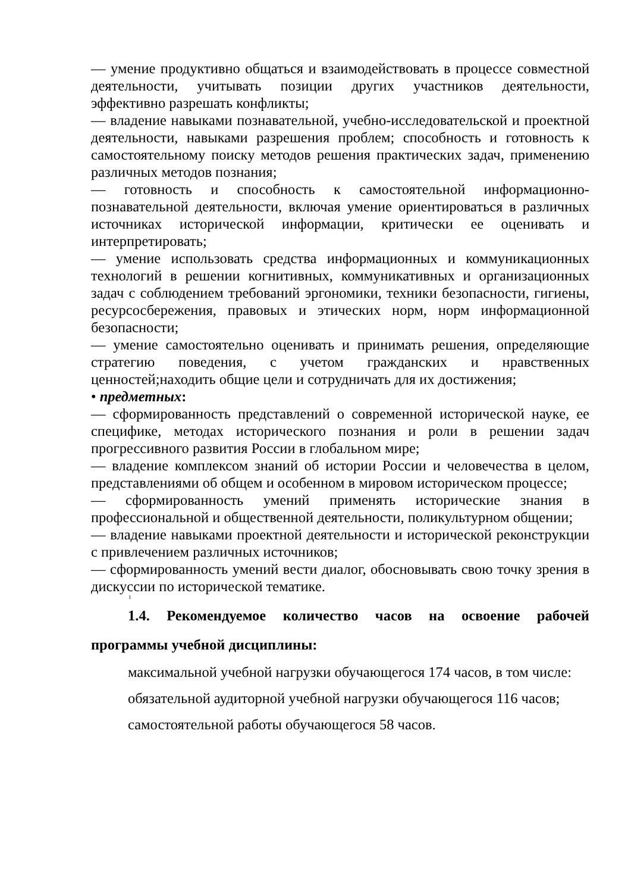— умение продуктивно общаться и взаимодействовать в процессе совместной деятельности, учитывать позиции других участников деятельности, эффективно разрешать конфликты;
— владение навыками познавательной, учебно-исследовательской и проектной деятельности, навыками разрешения проблем; способность и готовность к самостоятельному поиску методов решения практических задач, применению различных методов познания;
— готовность и способность к самостоятельной информационно-познавательной деятельности, включая умение ориентироваться в различных источниках исторической информации, критически ее оценивать и интерпретировать;
— умение использовать средства информационных и коммуникационных технологий в решении когнитивных, коммуникативных и организационных задач с соблюдением требований эргономики, техники безопасности, гигиены, ресурсосбережения, правовых и этических норм, норм информационной безопасности;
— умение самостоятельно оценивать и принимать решения, определяющие стратегию поведения, с учетом гражданских и нравственных ценностей;находить общие цели и сотрудничать для их достижения;
• предметных:
— сформированность представлений о современной исторической науке, ее специфике, методах исторического познания и роли в решении задач прогрессивного развития России в глобальном мире;
— владение комплексом знаний об истории России и человечества в целом, представлениями об общем и особенном в мировом историческом процессе;
— сформированность умений применять исторические знания в профессиональной и общественной деятельности, поликультурном общении;
— владение навыками проектной деятельности и исторической реконструкции с привлечением различных источников;
— сформированность умений вести диалог, обосновывать свою точку зрения в дискуссии по исторической тематике.
1
1.4. Рекомендуемое количество часов на освоение рабочей программы учебной дисциплины:
максимальной учебной нагрузки обучающегося 174 часов, в том числе:
обязательной аудиторной учебной нагрузки обучающегося 116 часов;
самостоятельной работы обучающегося 58 часов.